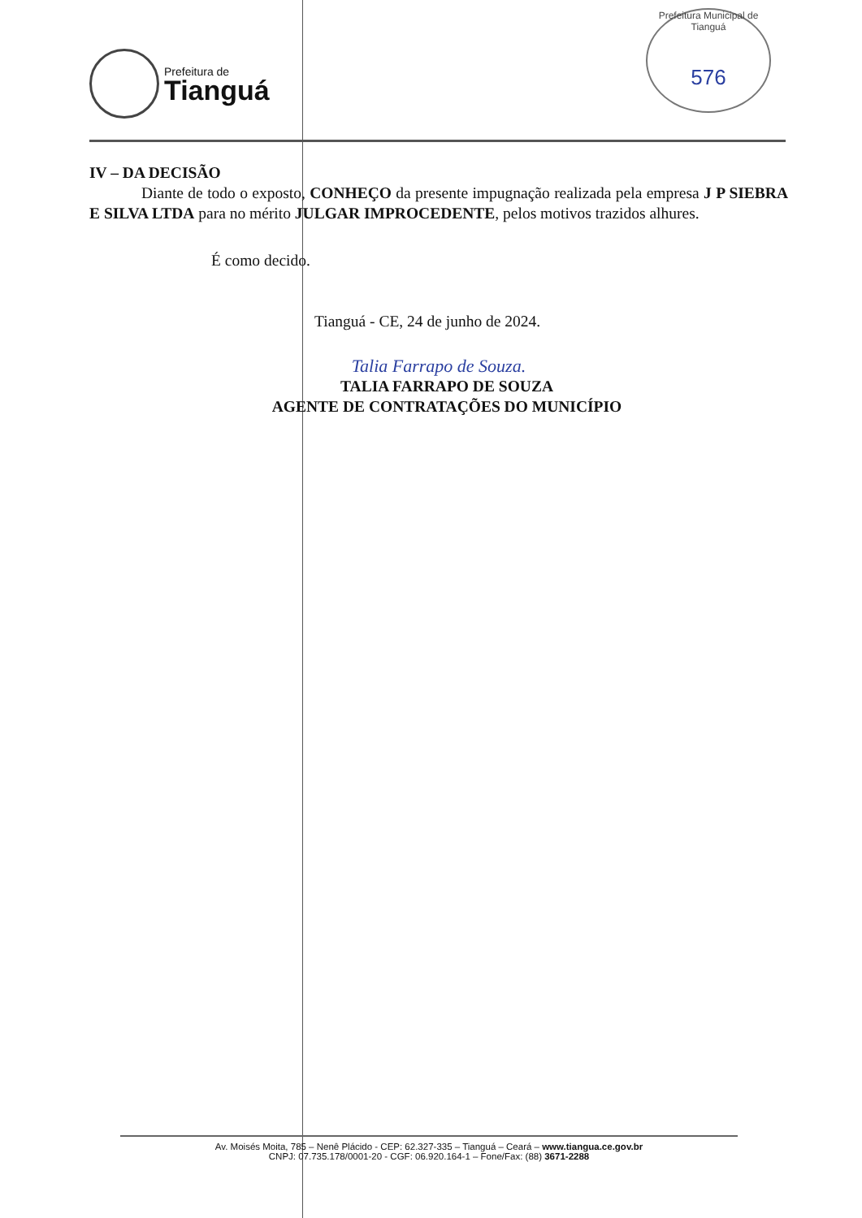Prefeitura de
Tianguá
Prefeitura Municipal de Tianguá
576
IV – DA DECISÃO
Diante de todo o exposto, CONHEÇO da presente impugnação realizada pela empresa J P SIEBRA E SILVA LTDA para no mérito JULGAR IMPROCEDENTE, pelos motivos trazidos alhures.
É como decido.
Tianguá - CE, 24 de junho de 2024.
Talia Farrapo de Souza.
TALIA FARRAPO DE SOUZA
AGENTE DE CONTRATAÇÕES DO MUNICÍPIO
Av. Moisés Moita, 785 – Nenê Plácido - CEP: 62.327-335 – Tianguá – Ceará – www.tiangua.ce.gov.br
CNPJ: 07.735.178/0001-20 - CGF: 06.920.164-1 – Fone/Fax: (88) 3671-2288